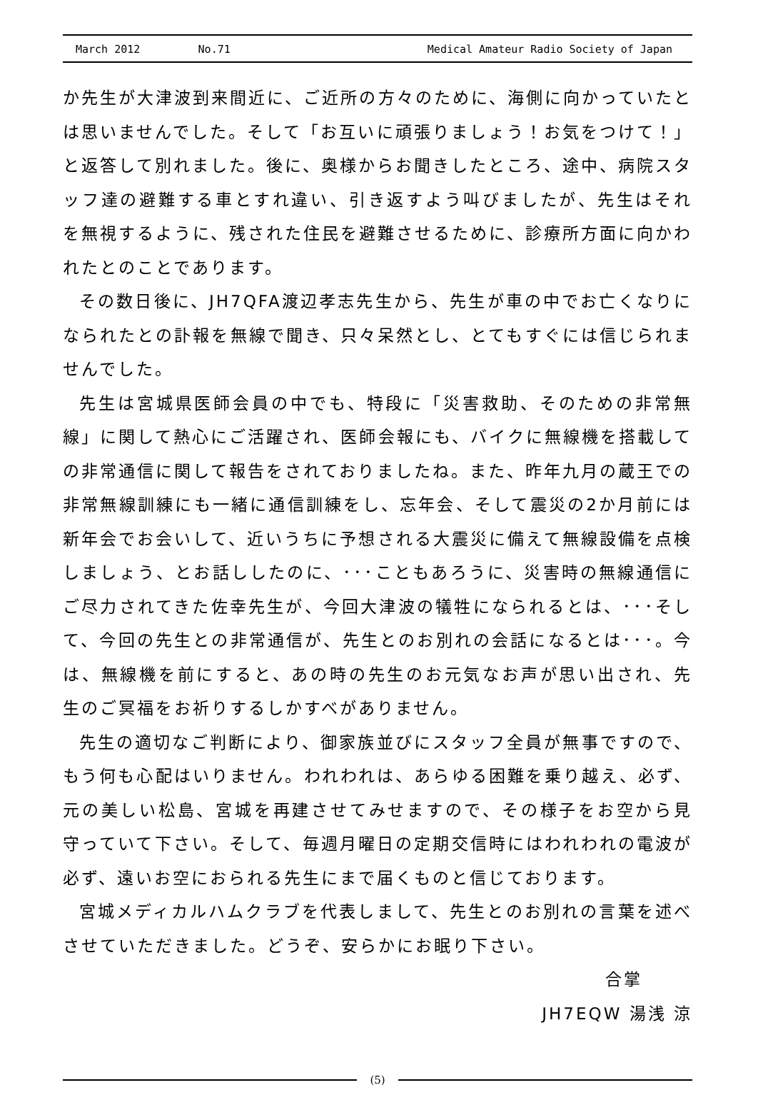March 2012 No.71 Medical Amateur Radio Society of Japan
か先生が大津波到来間近に、ご近所の方々のために、海側に向かっていたとは思いませんでした。そして「お互いに頑張りましょう！お気をつけて！」と返答して別れました。後に、奥様からお聞きしたところ、途中、病院スタッフ達の避難する車とすれ違い、引き返すよう叫びましたが、先生はそれを無視するように、残された住民を避難させるために、診療所方面に向かわれたとのことであります。
その数日後に、JH7QFA渡辺孝志先生から、先生が車の中でお亡くなりになられたとの訃報を無線で聞き、只々呆然とし、とてもすぐには信じられませんでした。
先生は宮城県医師会員の中でも、特段に「災害救助、そのための非常無線」に関して熱心にご活躍され、医師会報にも、バイクに無線機を搭載しての非常通信に関して報告をされておりましたね。また、昨年九月の蔵王での非常無線訓練にも一緒に通信訓練をし、忘年会、そして震災の2か月前には新年会でお会いして、近いうちに予想される大震災に備えて無線設備を点検しましょう、とお話ししたのに、･･･こともあろうに、災害時の無線通信にご尽力されてきた佐幸先生が、今回大津波の犠牲になられるとは、･･･そして、今回の先生との非常通信が、先生とのお別れの会話になるとは･･･。今は、無線機を前にすると、あの時の先生のお元気なお声が思い出され、先生のご冥福をお祈りするしかすべがありません。
先生の適切なご判断により、御家族並びにスタッフ全員が無事ですので、もう何も心配はいりません。われわれは、あらゆる困難を乗り越え、必ず、元の美しい松島、宮城を再建させてみせますので、その様子をお空から見守っていて下さい。そして、毎週月曜日の定期交信時にはわれわれの電波が必ず、遠いお空におられる先生にまで届くものと信じております。
宮城メディカルハムクラブを代表しまして、先生とのお別れの言葉を述べさせていただきました。どうぞ、安らかにお眠り下さい。
合掌
JH7EQW 湯浅 涼
(5)